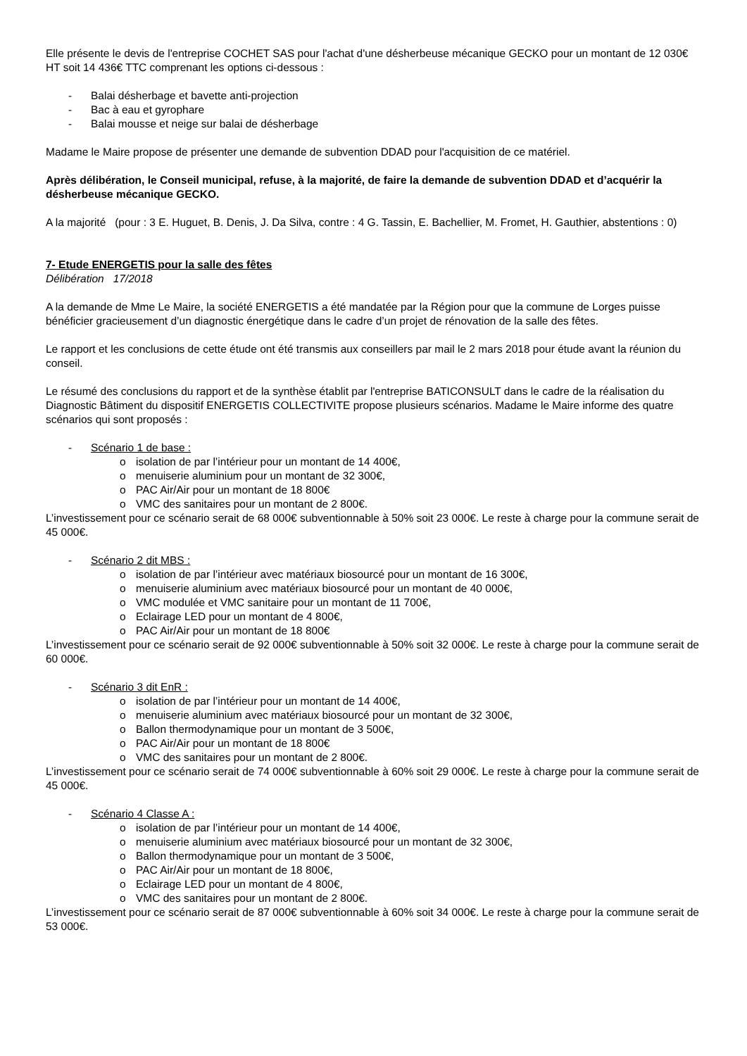Elle présente le devis de l'entreprise COCHET SAS pour l'achat d'une désherbeuse mécanique GECKO pour un montant de 12 030€ HT soit 14 436€ TTC comprenant les options ci-dessous :
- Balai désherbage et bavette anti-projection
- Bac à eau et gyrophare
- Balai mousse et neige sur balai de désherbage
Madame le Maire propose de présenter une demande de subvention DDAD pour l'acquisition de ce matériel.
Après délibération, le Conseil municipal, refuse, à la majorité, de faire la demande de subvention DDAD et d’acquérir la désherbeuse mécanique GECKO.
A la majorité (pour : 3 E. Huguet, B. Denis, J. Da Silva, contre : 4 G. Tassin, E. Bachellier, M. Fromet, H. Gauthier, abstentions : 0)
7- Etude ENERGETIS pour la salle des fêtes
Délibération 17/2018
A la demande de Mme Le Maire, la société ENERGETIS a été mandatée par la Région pour que la commune de Lorges puisse bénéficier gracieusement d’un diagnostic énergétique dans le cadre d’un projet de rénovation de la salle des fêtes.
Le rapport et les conclusions de cette étude ont été transmis aux conseillers par mail le 2 mars 2018 pour étude avant la réunion du conseil.
Le résumé des conclusions du rapport et de la synthèse établit par l'entreprise BATICONSULT dans le cadre de la réalisation du Diagnostic Bâtiment du dispositif ENERGETIS COLLECTIVITE propose plusieurs scénarios. Madame le Maire informe des quatre scénarios qui sont proposés :
- Scénario 1 de base :
o isolation de par l’intérieur pour un montant de 14 400€,
o menuiserie aluminium pour un montant de 32 300€,
o PAC Air/Air pour un montant de 18 800€
o VMC des sanitaires pour un montant de 2 800€.
L’investissement pour ce scénario serait de 68 000€ subventionnable à 50% soit 23 000€. Le reste à charge pour la commune serait de 45 000€.
- Scénario 2 dit MBS :
o isolation de par l’intérieur avec matériaux biosourcé pour un montant de 16 300€,
o menuiserie aluminium avec matériaux biosourcé pour un montant de 40 000€,
o VMC modulée et VMC sanitaire pour un montant de 11 700€,
o Eclairage LED pour un montant de 4 800€,
o PAC Air/Air pour un montant de 18 800€
L’investissement pour ce scénario serait de 92 000€ subventionnable à 50% soit 32 000€. Le reste à charge pour la commune serait de 60 000€.
- Scénario 3 dit EnR :
o isolation de par l’intérieur pour un montant de 14 400€,
o menuiserie aluminium avec matériaux biosourcé pour un montant de 32 300€,
o Ballon thermodynamique pour un montant de 3 500€,
o PAC Air/Air pour un montant de 18 800€
o VMC des sanitaires pour un montant de 2 800€.
L’investissement pour ce scénario serait de 74 000€ subventionnable à 60% soit 29 000€. Le reste à charge pour la commune serait de 45 000€.
- Scénario 4 Classe A :
o isolation de par l’intérieur pour un montant de 14 400€,
o menuiserie aluminium avec matériaux biosourcé pour un montant de 32 300€,
o Ballon thermodynamique pour un montant de 3 500€,
o PAC Air/Air pour un montant de 18 800€,
o Eclairage LED pour un montant de 4 800€,
o VMC des sanitaires pour un montant de 2 800€.
L’investissement pour ce scénario serait de 87 000€ subventionnable à 60% soit 34 000€. Le reste à charge pour la commune serait de 53 000€.